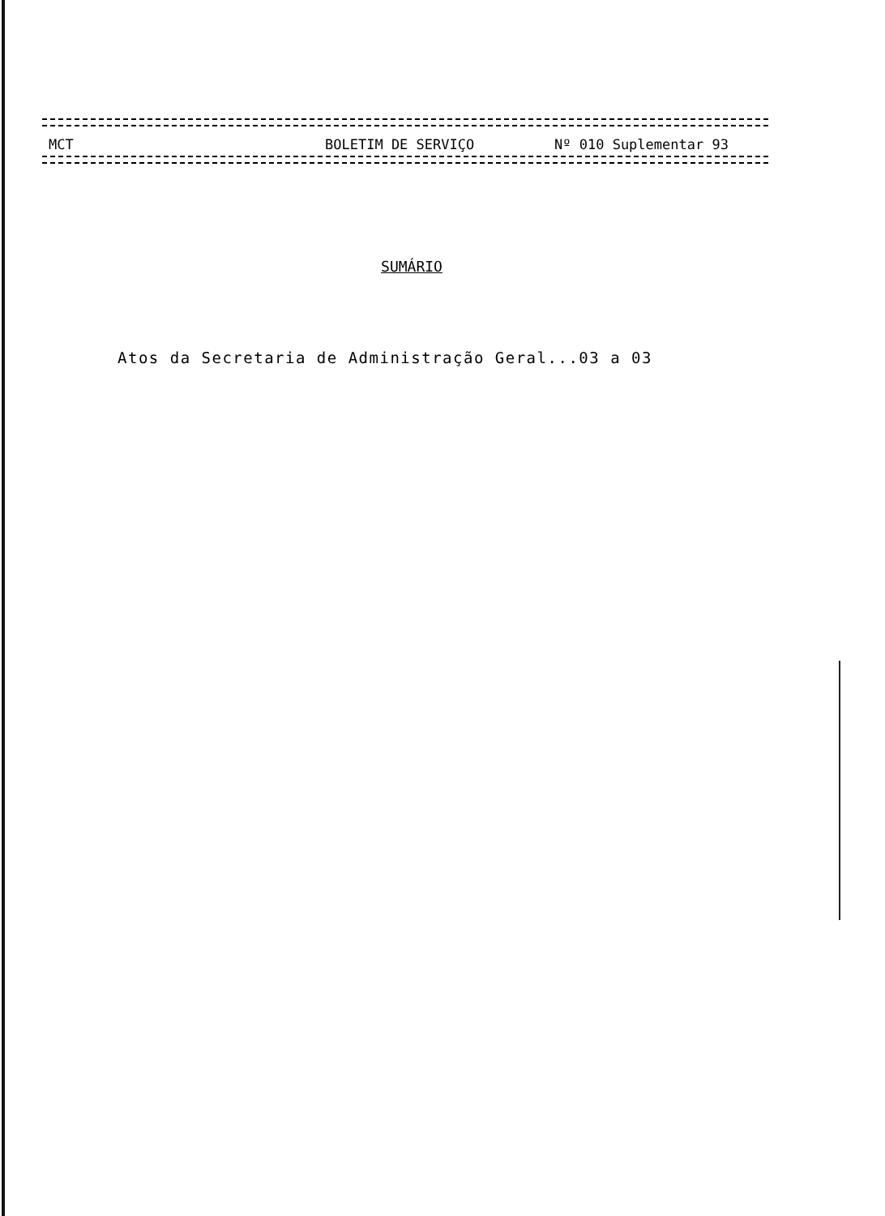MCT BOLETIM DE SERVIÇO Nº 010 Suplementar 93
SUMÁRIO
Atos da Secretaria de Administração Geral...03 a 03